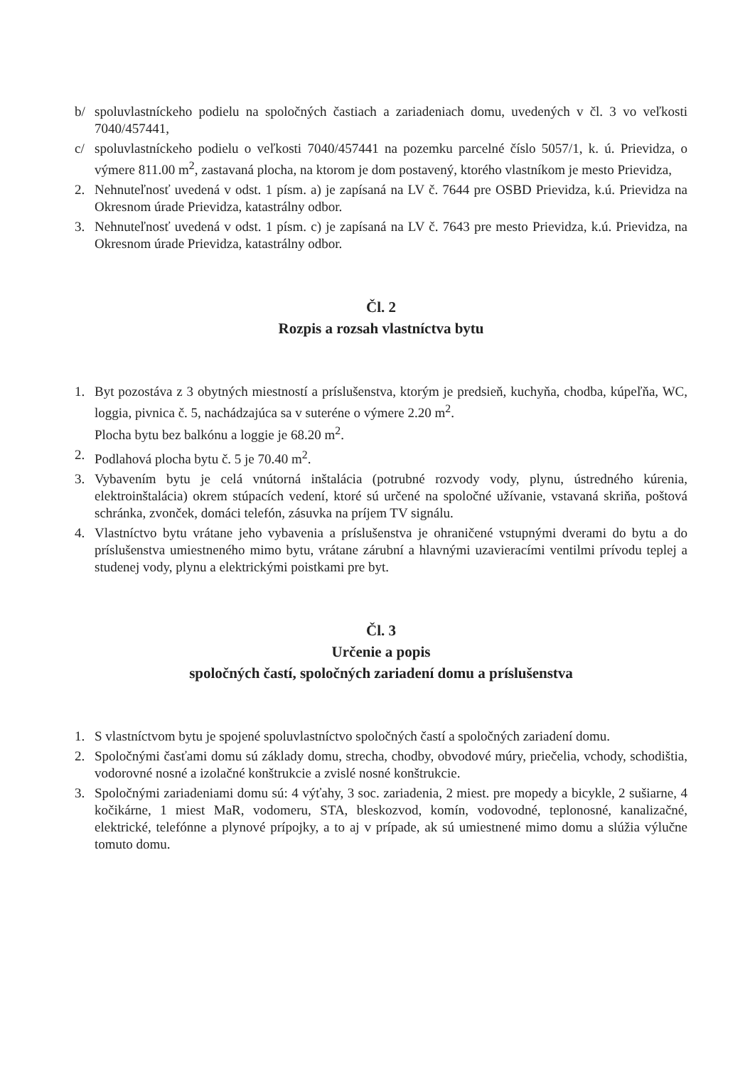b/ spoluvlastníckeho podielu na spoločných častiach a zariadeniach domu, uvedených v čl. 3 vo veľkosti 7040/457441,
c/ spoluvlastníckeho podielu o veľkosti 7040/457441 na pozemku parcelné číslo 5057/1, k. ú. Prievidza, o výmere 811.00 m<sup>2</sup>, zastavaná plocha, na ktorom je dom postavený, ktorého vlastníkom je mesto Prievidza,
2. Nehnuteľnosť uvedená v odst. 1 písm. a) je zapísaná na LV č. 7644 pre OSBD Prievidza, k.ú. Prievidza na Okresnom úrade Prievidza, katastrálny odbor.
3. Nehnuteľnosť uvedená v odst. 1 písm. c) je zapísaná na LV č. 7643 pre mesto Prievidza, k.ú. Prievidza, na Okresnom úrade Prievidza, katastrálny odbor.
Čl. 2
Rozpis a rozsah vlastníctva bytu
1. Byt pozostáva z 3 obytných miestností a príslušenstva, ktorým je predsieň, kuchyňa, chodba, kúpeľňa, WC, loggia, pivnica č. 5, nachádzajúca sa v suteréne o výmere 2.20 m<sup>2</sup>.
Plocha bytu bez balkónu a loggie je 68.20 m<sup>2</sup>.
2. Podlahová plocha bytu č. 5 je 70.40 m<sup>2</sup>.
3. Vybavením bytu je celá vnútorná inštalácia (potrubné rozvody vody, plynu, ústredného kúrenia, elektroinštalácia) okrem stúpacích vedení, ktoré sú určené na spoločné užívanie, vstavaná skriňa, poštová schránka, zvonček, domáci telefón, zásuvka na príjem TV signálu.
4. Vlastníctvo bytu vrátane jeho vybavenia a príslušenstva je ohraničené vstupnými dverami do bytu a do príslušenstva umiestneného mimo bytu, vrátane zárubní a hlavnými uzavieracími ventilmi prívodu teplej a studenej vody, plynu a elektrickými poistkami pre byt.
Čl. 3
Určenie a popis
spoločných častí, spoločných zariadení domu a príslušenstva
1. S vlastníctvom bytu je spojené spoluvlastníctvo spoločných častí a spoločných zariadení domu.
2. Spoločnými časťami domu sú základy domu, strecha, chodby, obvodové múry, priečelia, vchody, schodištia, vodorovné nosné a izolačné konštrukcie a zvislé nosné konštrukcie.
3. Spoločnými zariadeniami domu sú: 4 výťahy, 3 soc. zariadenia, 2 miest. pre mopedy a bicykle, 2 sušiarne, 4 kočikárne, 1 miest MaR, vodomeru, STA, bleskozvod, komín, vodovodné, teplonosné, kanalizačné, elektrické, telefónne a plynové prípojky, a to aj v prípade, ak sú umiestnené mimo domu a slúžia výlučne tomuto domu.